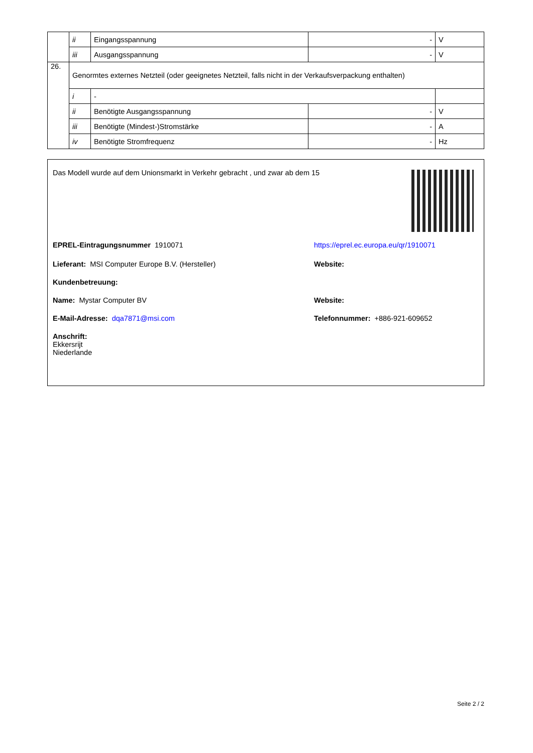| | ii | Eingangsspannung | - | V |
| | iii | Ausgangsspannung | - | V |
| 26. | Genormtes externes Netzteil (oder geeignetes Netzteil, falls nicht in der Verkaufsverpackung enthalten) | | | |
| | i | - | | |
| | ii | Benötigte Ausgangsspannung | - | V |
| | iii | Benötigte (Mindest-)Stromstärke | - | A |
| | iv | Benötigte Stromfrequenz | - | Hz |
Das Modell wurde auf dem Unionsmarkt in Verkehr gebracht , und zwar ab dem 15
EPREL-Eintragungsnummer 1910071 https://eprel.ec.europa.eu/qr/1910071
Lieferant: MSI Computer Europe B.V. (Hersteller) Website:
Kundenbetreuung:
Name: Mystar Computer BV Website:
E-Mail-Adresse: dqa7871@msi.com Telefonnummer: +886-921-609652
Anschrift:
Ekkersrijt
Niederlande
Seite 2 / 2